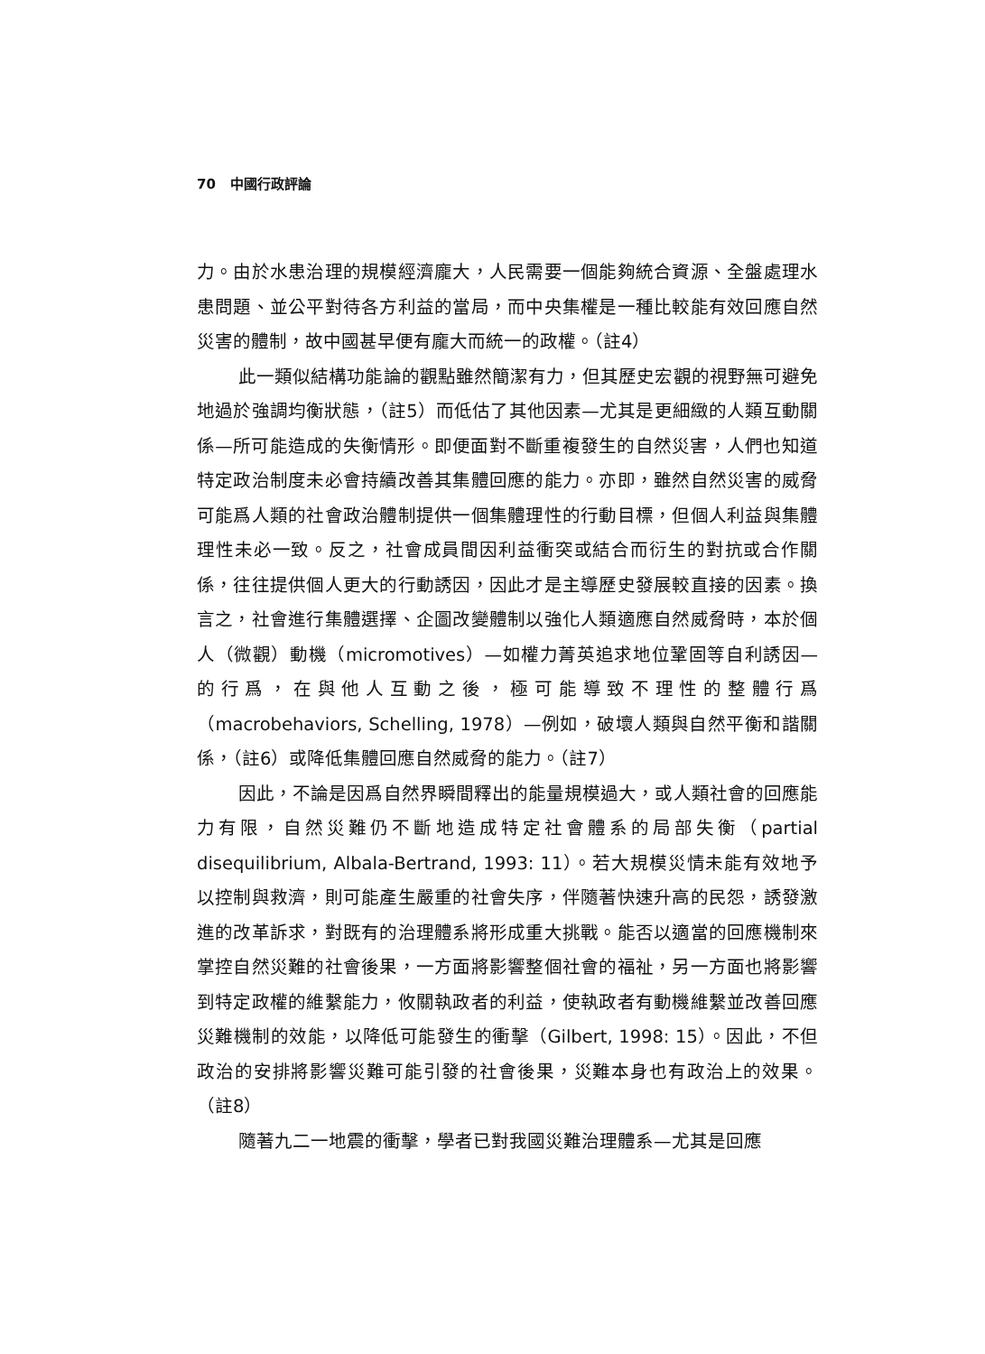70 中國行政評論
力。由於水患治理的規模經濟龐大，人民需要一個能夠統合資源、全盤處理水患問題、並公平對待各方利益的當局，而中央集權是一種比較能有效回應自然災害的體制，故中國甚早便有龐大而統一的政權。（註4）
此一類似結構功能論的觀點雖然簡潔有力，但其歷史宏觀的視野無可避免地過於強調均衡狀態，（註5）而低估了其他因素—尤其是更細緻的人類互動關係—所可能造成的失衡情形。即便面對不斷重複發生的自然災害，人們也知道特定政治制度未必會持續改善其集體回應的能力。亦即，雖然自然災害的威脅可能爲人類的社會政治體制提供一個集體理性的行動目標，但個人利益與集體理性未必一致。反之，社會成員間因利益衝突或結合而衍生的對抗或合作關係，往往提供個人更大的行動誘因，因此才是主導歷史發展較直接的因素。換言之，社會進行集體選擇、企圖改變體制以強化人類適應自然威脅時，本於個人（微觀）動機（micromotives）—如權力菁英追求地位鞏固等自利誘因—的行爲，在與他人互動之後，極可能導致不理性的整體行爲（macrobehaviors, Schelling, 1978）—例如，破壞人類與自然平衡和諧關係，（註6）或降低集體回應自然威脅的能力。（註7）
因此，不論是因爲自然界瞬間釋出的能量規模過大，或人類社會的回應能力有限，自然災難仍不斷地造成特定社會體系的局部失衡（partial disequilibrium, Albala-Bertrand, 1993: 11）。若大規模災情未能有效地予以控制與救濟，則可能產生嚴重的社會失序，伴隨著快速升高的民怨，誘發激進的改革訴求，對既有的治理體系將形成重大挑戰。能否以適當的回應機制來掌控自然災難的社會後果，一方面將影響整個社會的福祉，另一方面也將影響到特定政權的維繫能力，攸關執政者的利益，使執政者有動機維繫並改善回應災難機制的效能，以降低可能發生的衝擊（Gilbert, 1998: 15）。因此，不但政治的安排將影響災難可能引發的社會後果，災難本身也有政治上的效果。（註8）
隨著九二一地震的衝擊，學者已對我國災難治理體系—尤其是回應